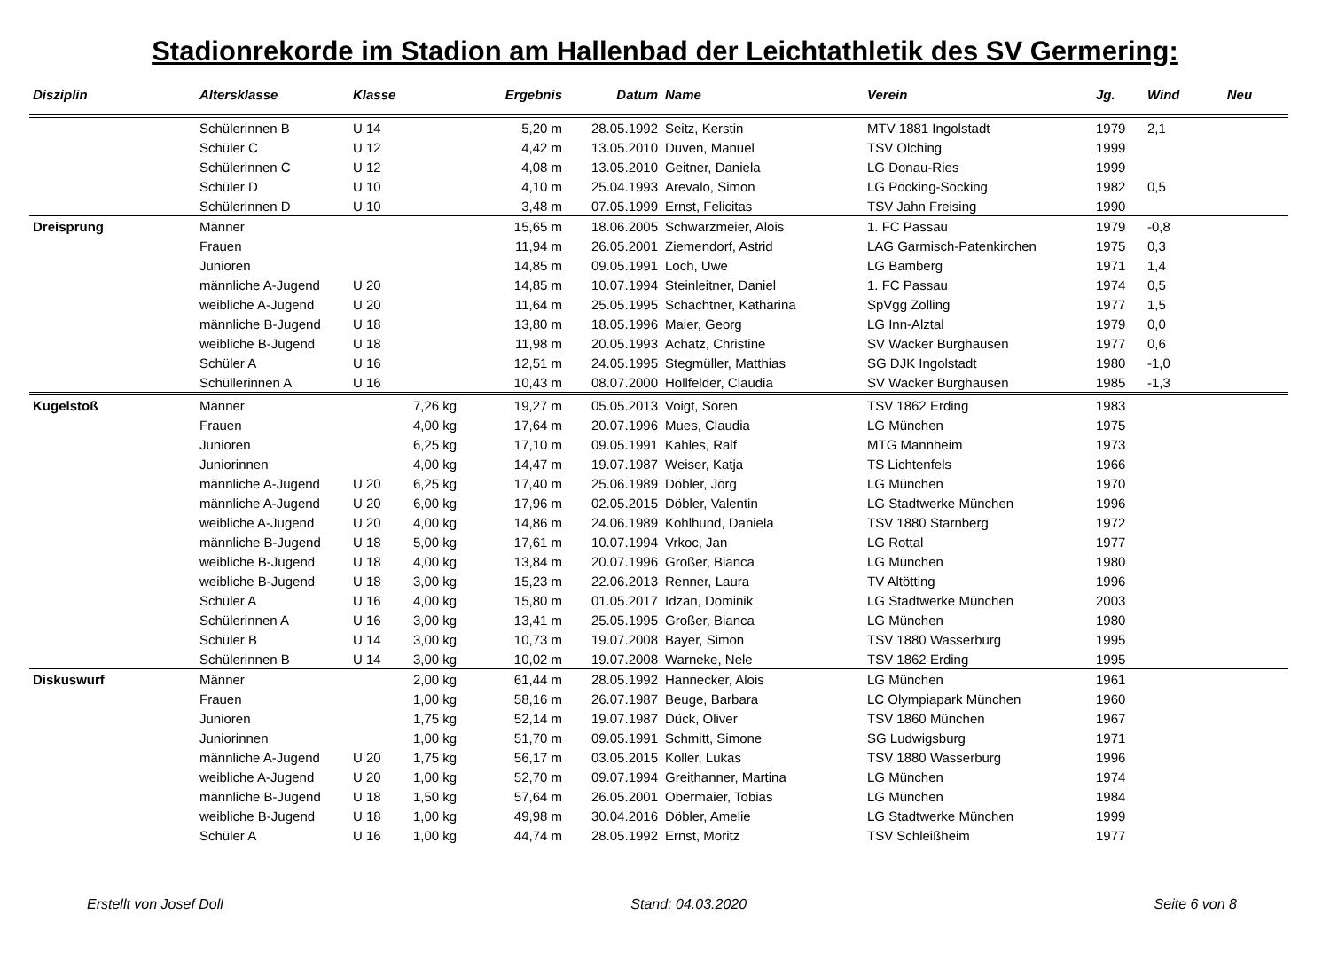Stadionrekorde im Stadion am Hallenbad der Leichtathletik des SV Germering:
| Disziplin | Altersklasse | Klasse | | Ergebnis | Datum | Name | Verein | Jg. | Wind | Neu |
| --- | --- | --- | --- | --- | --- | --- | --- | --- | --- | --- |
| | Schülerinnen B | U 14 | | 5,20 m | 28.05.1992 | Seitz, Kerstin | MTV 1881 Ingolstadt | 1979 | 2,1 | |
| | Schüler C | U 12 | | 4,42 m | 13.05.2010 | Duven, Manuel | TSV Olching | 1999 | | |
| | Schülerinnen C | U 12 | | 4,08 m | 13.05.2010 | Geitner, Daniela | LG Donau-Ries | 1999 | | |
| | Schüler D | U 10 | | 4,10 m | 25.04.1993 | Arevalo, Simon | LG Pöcking-Söcking | 1982 | 0,5 | |
| | Schülerinnen D | U 10 | | 3,48 m | 07.05.1999 | Ernst, Felicitas | TSV Jahn Freising | 1990 | | |
| Dreisprung | Männer | | | 15,65 m | 18.06.2005 | Schwarzmeier, Alois | 1. FC Passau | 1979 | -0,8 | |
| | Frauen | | | 11,94 m | 26.05.2001 | Ziemendorf, Astrid | LAG Garmisch-Patenkirchen | 1975 | 0,3 | |
| | Junioren | | | 14,85 m | 09.05.1991 | Loch, Uwe | LG Bamberg | 1971 | 1,4 | |
| | männliche A-Jugend | U 20 | | 14,85 m | 10.07.1994 | Steinleitner, Daniel | 1. FC Passau | 1974 | 0,5 | |
| | weibliche A-Jugend | U 20 | | 11,64 m | 25.05.1995 | Schachtner, Katharina | SpVgg Zolling | 1977 | 1,5 | |
| | männliche B-Jugend | U 18 | | 13,80 m | 18.05.1996 | Maier, Georg | LG Inn-Alztal | 1979 | 0,0 | |
| | weibliche B-Jugend | U 18 | | 11,98 m | 20.05.1993 | Achatz, Christine | SV Wacker Burghausen | 1977 | 0,6 | |
| | Schüler A | U 16 | | 12,51 m | 24.05.1995 | Stegmüller, Matthias | SG DJK Ingolstadt | 1980 | -1,0 | |
| | Schüllerinnen A | U 16 | | 10,43 m | 08.07.2000 | Hollfelder, Claudia | SV Wacker Burghausen | 1985 | -1,3 | |
| Kugelstoß | Männer | | 7,26 kg | 19,27 m | 05.05.2013 | Voigt, Sören | TSV 1862 Erding | 1983 | | |
| | Frauen | | 4,00 kg | 17,64 m | 20.07.1996 | Mues, Claudia | LG München | 1975 | | |
| | Junioren | | 6,25 kg | 17,10 m | 09.05.1991 | Kahles, Ralf | MTG Mannheim | 1973 | | |
| | Juniorinnen | | 4,00 kg | 14,47 m | 19.07.1987 | Weiser, Katja | TS Lichtenfels | 1966 | | |
| | männliche A-Jugend | U 20 | 6,25 kg | 17,40 m | 25.06.1989 | Döbler, Jörg | LG München | 1970 | | |
| | männliche A-Jugend | U 20 | 6,00 kg | 17,96 m | 02.05.2015 | Döbler, Valentin | LG Stadtwerke München | 1996 | | |
| | weibliche A-Jugend | U 20 | 4,00 kg | 14,86 m | 24.06.1989 | Kohlhund, Daniela | TSV 1880 Starnberg | 1972 | | |
| | männliche B-Jugend | U 18 | 5,00 kg | 17,61 m | 10.07.1994 | Vrkoc, Jan | LG Rottal | 1977 | | |
| | weibliche B-Jugend | U 18 | 4,00 kg | 13,84 m | 20.07.1996 | Großer, Bianca | LG München | 1980 | | |
| | weibliche B-Jugend | U 18 | 3,00 kg | 15,23 m | 22.06.2013 | Renner, Laura | TV Altötting | 1996 | | |
| | Schüler A | U 16 | 4,00 kg | 15,80 m | 01.05.2017 | Idzan, Dominik | LG Stadtwerke München | 2003 | | |
| | Schülerinnen A | U 16 | 3,00 kg | 13,41 m | 25.05.1995 | Großer, Bianca | LG München | 1980 | | |
| | Schüler B | U 14 | 3,00 kg | 10,73 m | 19.07.2008 | Bayer, Simon | TSV 1880 Wasserburg | 1995 | | |
| | Schülerinnen B | U 14 | 3,00 kg | 10,02 m | 19.07.2008 | Warneke, Nele | TSV 1862 Erding | 1995 | | |
| Diskuswurf | Männer | | 2,00 kg | 61,44 m | 28.05.1992 | Hannecker, Alois | LG München | 1961 | | |
| | Frauen | | 1,00 kg | 58,16 m | 26.07.1987 | Beuge, Barbara | LC Olympiapark München | 1960 | | |
| | Junioren | | 1,75 kg | 52,14 m | 19.07.1987 | Dück, Oliver | TSV 1860 München | 1967 | | |
| | Juniorinnen | | 1,00 kg | 51,70 m | 09.05.1991 | Schmitt, Simone | SG Ludwigsburg | 1971 | | |
| | männliche A-Jugend | U 20 | 1,75 kg | 56,17 m | 03.05.2015 | Koller, Lukas | TSV 1880 Wasserburg | 1996 | | |
| | weibliche A-Jugend | U 20 | 1,00 kg | 52,70 m | 09.07.1994 | Greithanner, Martina | LG München | 1974 | | |
| | männliche B-Jugend | U 18 | 1,50 kg | 57,64 m | 26.05.2001 | Obermaier, Tobias | LG München | 1984 | | |
| | weibliche B-Jugend | U 18 | 1,00 kg | 49,98 m | 30.04.2016 | Döbler, Amelie | LG Stadtwerke München | 1999 | | |
| | Schüler A | U 16 | 1,00 kg | 44,74 m | 28.05.1992 | Ernst, Moritz | TSV Schleißheim | 1977 | | |
Erstellt von Josef Doll Stand: 04.03.2020 Seite 6 von 8